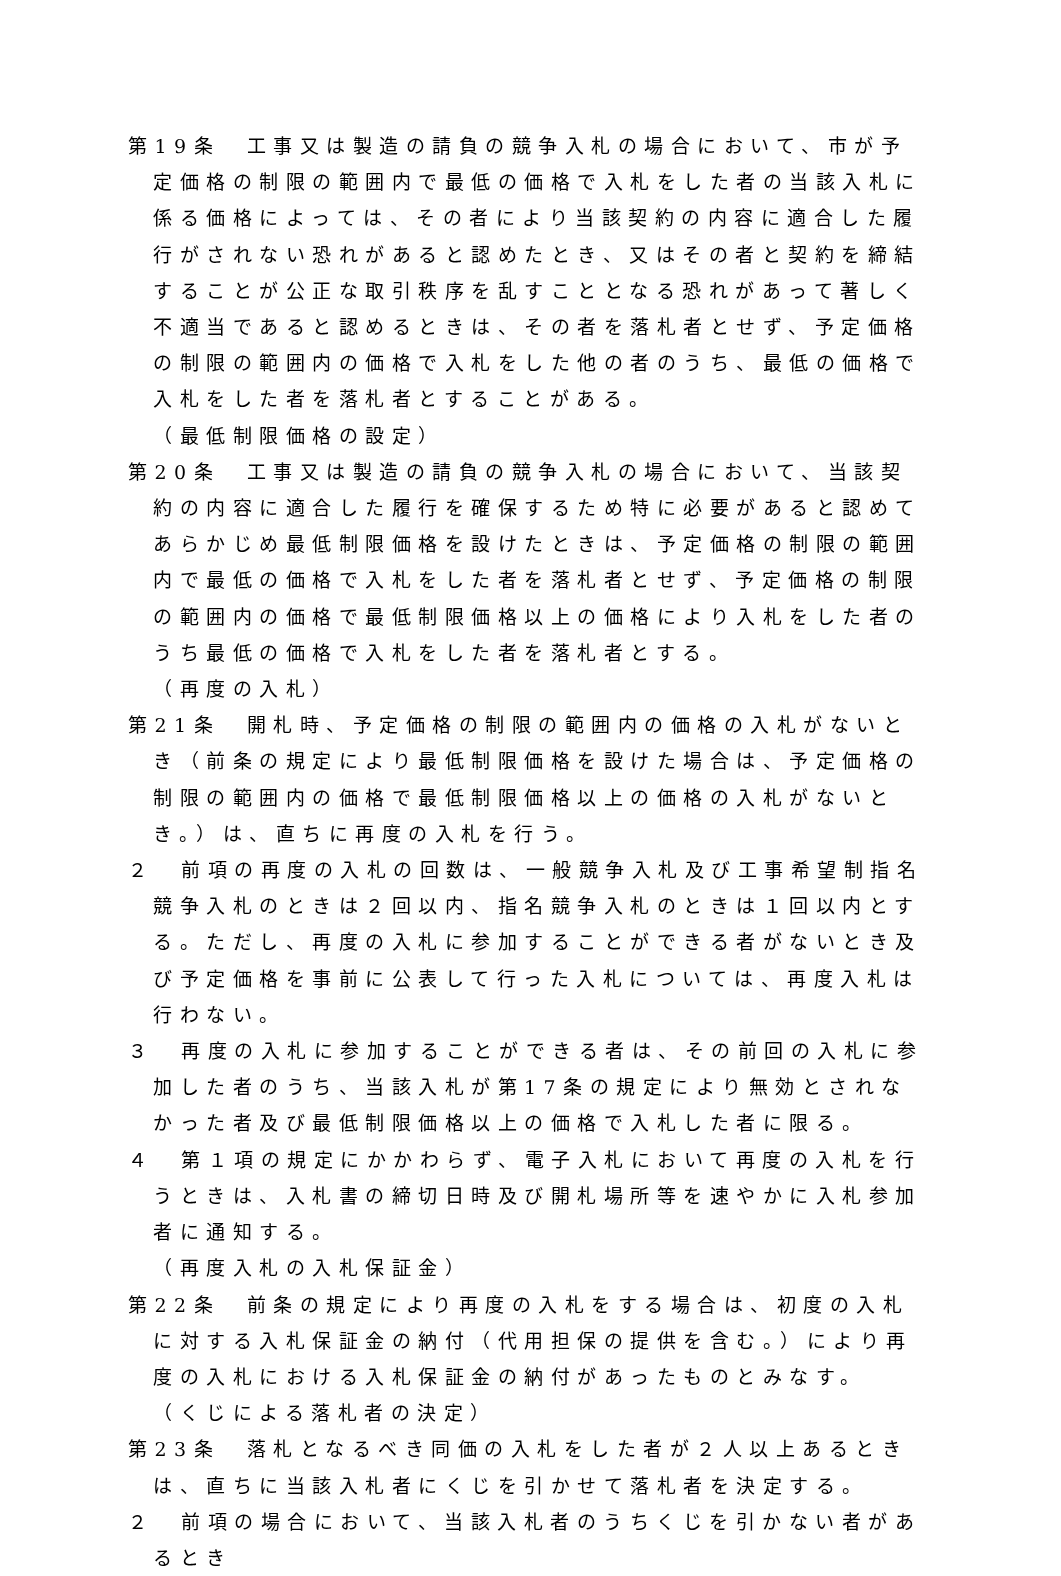第19条　工事又は製造の請負の競争入札の場合において、市が予定価格の制限の範囲内で最低の価格で入札をした者の当該入札に係る価格によっては、その者により当該契約の内容に適合した履行がされない恐れがあると認めたとき、又はその者と契約を締結することが公正な取引秩序を乱すこととなる恐れがあって著しく不適当であると認めるときは、その者を落札者とせず、予定価格の制限の範囲内の価格で入札をした他の者のうち、最低の価格で入札をした者を落札者とすることがある。
（最低制限価格の設定）
第20条　工事又は製造の請負の競争入札の場合において、当該契約の内容に適合した履行を確保するため特に必要があると認めてあらかじめ最低制限価格を設けたときは、予定価格の制限の範囲内で最低の価格で入札をした者を落札者とせず、予定価格の制限の範囲内の価格で最低制限価格以上の価格により入札をした者のうち最低の価格で入札をした者を落札者とする。
（再度の入札）
第21条　開札時、予定価格の制限の範囲内の価格の入札がないとき（前条の規定により最低制限価格を設けた場合は、予定価格の制限の範囲内の価格で最低制限価格以上の価格の入札がないとき。）は、直ちに再度の入札を行う。
２　前項の再度の入札の回数は、一般競争入札及び工事希望制指名競争入札のときは２回以内、指名競争入札のときは１回以内とする。ただし、再度の入札に参加することができる者がないとき及び予定価格を事前に公表して行った入札については、再度入札は行わない。
３　再度の入札に参加することができる者は、その前回の入札に参加した者のうち、当該入札が第17条の規定により無効とされなかった者及び最低制限価格以上の価格で入札した者に限る。
４　第１項の規定にかかわらず、電子入札において再度の入札を行うときは、入札書の締切日時及び開札場所等を速やかに入札参加者に通知する。
（再度入札の入札保証金）
第22条　前条の規定により再度の入札をする場合は、初度の入札に対する入札保証金の納付（代用担保の提供を含む。）により再度の入札における入札保証金の納付があったものとみなす。
（くじによる落札者の決定）
第23条　落札となるべき同価の入札をした者が２人以上あるときは、直ちに当該入札者にくじを引かせて落札者を決定する。
２　前項の場合において、当該入札者のうちくじを引かない者があるとき